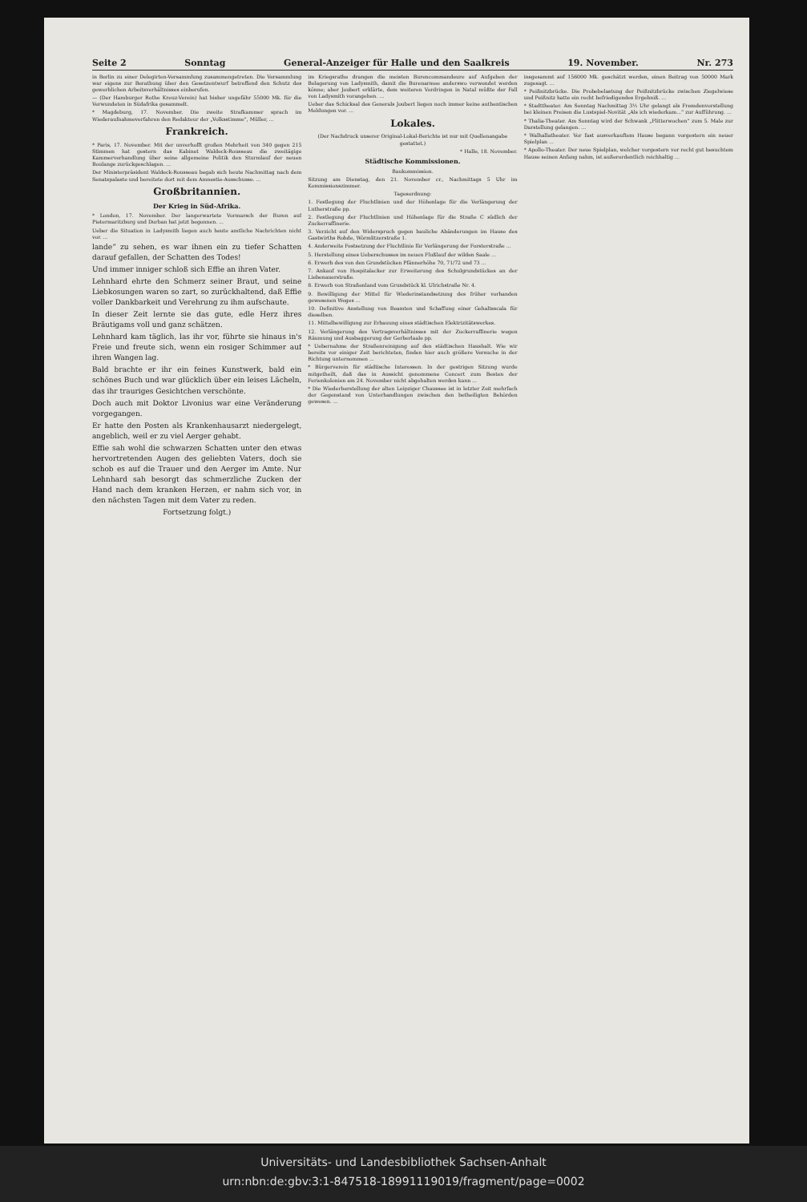Seite 2 Sonntag General-Anzeiger für Halle und den Saalkreis 19. November. Nr. 273
in Berlin zu einer Delegirten-Versammlung zusammengetreten. Die Versammlung war eigens zur Berathung über den Gesetzentwurf betreffend den Schutz des gewerblichen Arbeitsverhältnisses einberufen.
— (Der Hamburger Rothe Kreuz-Verein) hat bisher ungefähr 55000 Mk. für die Verwundeten in Südafrika gesammelt.
* Magdeburg, 17. November. Die zweite Strafkammer sprach im Wiederaufnahmeverfahren den Redakteur der „Volksstimme“, Müller, ...
Frankreich.
* Paris, 17. November. Mit der unverhofft großen Mehrheit von 340 gegen 215 Stimmen hat gestern das Kabinet Waldeck-Rousseau die zweitägige Kammerverhandlung über seine allgemeine Politik den Sturmlauf der neuen Boulange zurückgeschlagen. ...
Der Ministerpräsident Waldeck-Rousseau begab sich heute Nachmittag nach dem Senatspalaste und bereitete dort mit dem Amnestie-Ausschusse. ...
Großbritannien.
Der Krieg in Süd-Afrika.
* London, 17. November. Der langerwartete Vormarsch der Buren auf Pietermaritzburg und Durban hat jetzt begonnen. ...
Ueber die Situation in Ladysmith liegen auch heute amtliche Nachrichten nicht vor. ...
lande“ zu sehen, es war ihnen ein zu tiefer Schatten darauf gefallen, der Schatten des Todes!
Und immer inniger schloß sich Effie an ihren Vater.
Lehnhard ehrte den Schmerz seiner Braut, und seine Liebkosungen waren so zart, so zurückhaltend, daß Effie voller Dankbarkeit und Verehrung zu ihm aufschaute.
In dieser Zeit lernte sie das gute, edle Herz ihres Bräutigams voll und ganz schätzen.
Lehnhard kam täglich, las ihr vor, führte sie hinaus in's Freie und freute sich, wenn ein rosiger Schimmer auf ihren Wangen lag.
Bald brachte er ihr ein feines Kunstwerk, bald ein schönes Buch und war glücklich über ein leises Lächeln, das ihr trauriges Gesichtchen verschönte.
Doch auch mit Doktor Livonius war eine Veränderung vorgegangen.
Er hatte den Posten als Krankenhausarzt niedergelegt, angeblich, weil er zu viel Aerger gehabt.
Effie sah wohl die schwarzen Schatten unter den etwas hervortretenden Augen des geliebten Vaters, doch sie schob es auf die Trauer und den Aerger im Amte. Nur Lehnhard sah besorgt das schmerzliche Zucken der Hand nach dem kranken Herzen, er nahm sich vor, in den nächsten Tagen mit dem Vater zu reden.
Fortsetzung folgt.)
im Kriegsrathe drangen die meisten Burencommandeure auf Aufgeben der Belagerung von Ladysmith, damit die Burenarmee anderswo verwendet werden könne; aber Joubert erklärte, dem weiteren Vordringen in Natal müßte der Fall von Ladysmith vorangehen. ...
Ueber das Schicksal des Generals Joubert liegen noch immer keine authentischen Meldungen vor. ...
Lokales.
(Der Nachdruck unserer Original-Lokal-Berichte ist nur mit Quellenangabe gestattet.)
* Halle, 18. November.
Städtische Kommissionen.
Baukommission.
Sitzung am Dienstag, den 21. November cr., Nachmittags 5 Uhr im Kommissionszimmer.
Tagesordnung:
1. Festlegung der Fluchtlinien und der Höhenlage für die Verlängerung der Lutherstraße pp.
2. Festlegung der Fluchtlinien und Höhenlage für die Straße C südlich der Zuckerraffinerie.
3. Verzicht auf den Widerspruch gegen bauliche Abänderungen im Hause des Gastwirths Rohde, Wörmlitzerstraße 1.
4. Anderweite Festsetzung der Fluchtlinie für Verlängerung der Forsterstraße ...
5. Herstellung eines Ueberschusses im neuen Flußlauf der wilden Saale ...
6. Erwerb des von den Grundstücken Pfännerhöhe 70, 71/72 und 73 ...
7. Ankauf von Hospitalacker zur Erweiterung des Schulgrundstückes an der Liebenauerstraße.
8. Erwerb von Straßenland vom Grundstück kl. Ulrichstraße Nr. 4.
9. Bewilligung der Mittel für Wiederinstandsetzung des früher vorhanden gewesenen Weges ...
10. Definitive Anstellung von Beamten und Schaffung einer Gehaltsscala für dieselben.
11. Mittelbewilligung zur Erbauung eines städtischen Elektrizitätswerkes.
12. Verlängerung des Vertragsverhältnisses mit der Zuckerraffinerie wegen Räumung und Ausbaggerung der Gerberlaale pp.
* Uebernahme der Straßenreinigung auf den städtischen Haushalt. Wie wir bereits vor einiger Zeit berichteten, finden hier auch größere Versuche in der Richtung unternommen ...
* Bürgerverein für städtische Interessen. In der gestrigen Sitzung wurde mitgetheilt, daß das in Aussicht genommene Concert zum Besten der Ferienkolonien am 24. November nicht abgehalten werden kann ...
* Die Wiederherstellung der alten Leipziger Chaussee ist in letzter Zeit mehrfach der Gegenstand von Unterhandlungen zwischen den betheiligten Behörden gewesen. ...
insgesammt auf 156000 Mk. geschätzt werden, einen Beitrag von 50000 Mark zugesagt. ...
* Peißnitzbrücke. Die Probebelastung der Peißnitzbrücke zwischen Ziegelwiese und Peißnitz hatte ein recht befriedigendes Ergebniß. ...
* Stadttheater. Am Sonntag Nachmittag 3½ Uhr gelangt als Fremdenvorstellung bei kleinen Preisen die Lustspiel-Novität „Als ich wiederkam...“ zur Aufführung. ...
* Thalia-Theater. Am Sonntag wird der Schwank „Flitterwochen“ zum 5. Male zur Darstellung gelangen. ...
* Walhallatheater. Vor fast ausverkauftem Hause begann vorgestern ein neuer Spielplan ...
* Apollo-Theater. Der neue Spielplan, welcher vorgestern vor recht gut besuchtem Hause seinen Anfang nahm, ist außerordentlich reichhaltig ...
Universitäts- und Landesbibliothek Sachsen-Anhalt
urn:nbn:de:gbv:3:1-847518-18991119019/fragment/page=0002